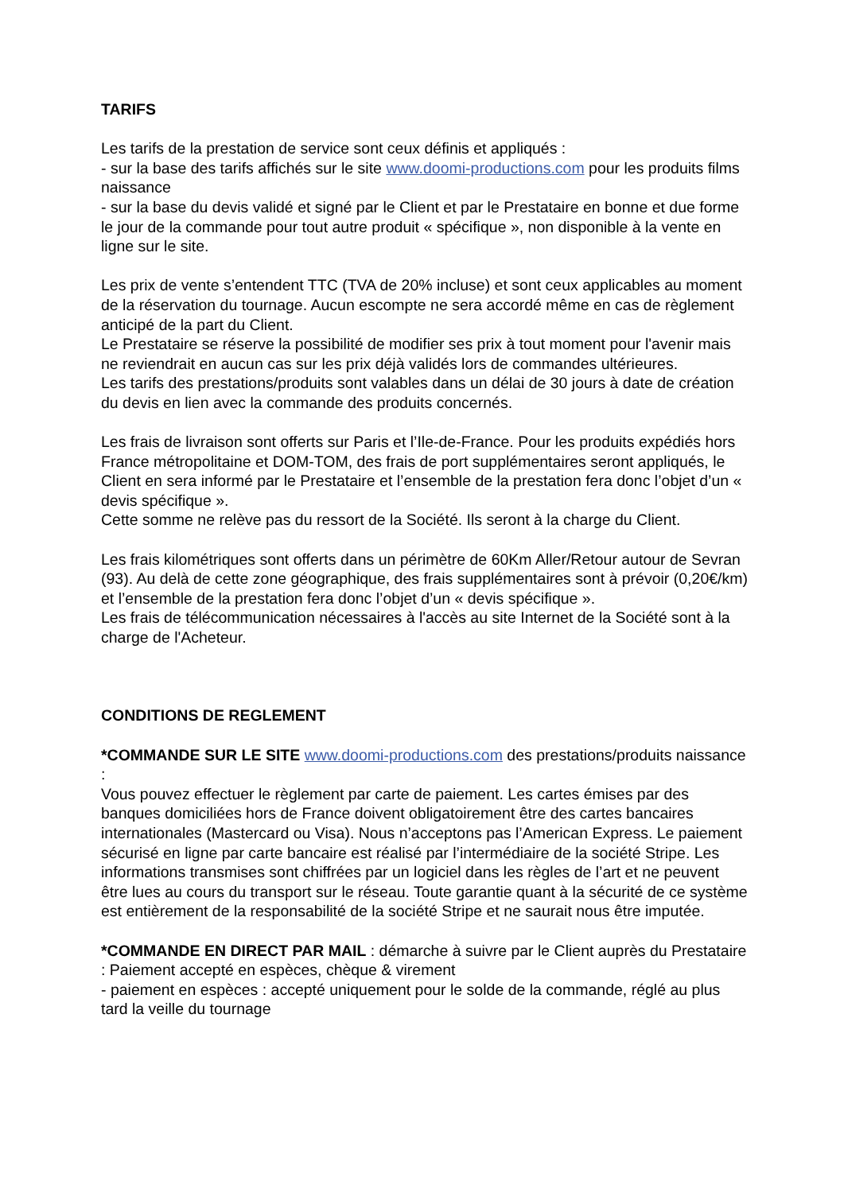TARIFS
Les tarifs de la prestation de service sont ceux définis et appliqués :
- sur la base des tarifs affichés sur le site www.doomi-productions.com pour les produits films naissance
- sur la base du devis validé et signé par le Client et par le Prestataire en bonne et due forme le jour de la commande pour tout autre produit « spécifique », non disponible à la vente en ligne sur le site.
Les prix de vente s’entendent TTC (TVA de 20% incluse) et sont ceux applicables au moment de la réservation du tournage. Aucun escompte ne sera accordé même en cas de règlement anticipé de la part du Client.
Le Prestataire se réserve la possibilité de modifier ses prix à tout moment pour l'avenir mais ne reviendrait en aucun cas sur les prix déjà validés lors de commandes ultérieures.
Les tarifs des prestations/produits sont valables dans un délai de 30 jours à date de création du devis en lien avec la commande des produits concernés.
Les frais de livraison sont offerts sur Paris et l’Ile-de-France. Pour les produits expédiés hors France métropolitaine et DOM-TOM, des frais de port supplémentaires seront appliqués, le Client en sera informé par le Prestataire et l’ensemble de la prestation fera donc l’objet d’un « devis spécifique ».
Cette somme ne relève pas du ressort de la Société. Ils seront à la charge du Client.
Les frais kilométriques sont offerts dans un périmètre de 60Km Aller/Retour autour de Sevran (93). Au delà de cette zone géographique, des frais supplémentaires sont à prévoir (0,20€/km) et l’ensemble de la prestation fera donc l’objet d’un « devis spécifique ».
Les frais de télécommunication nécessaires à l'accès au site Internet de la Société sont à la charge de l'Acheteur.
CONDITIONS DE REGLEMENT
*COMMANDE SUR LE SITE www.doomi-productions.com des prestations/produits naissance :
Vous pouvez effectuer le règlement par carte de paiement. Les cartes émises par des banques domiciliées hors de France doivent obligatoirement être des cartes bancaires internationales (Mastercard ou Visa). Nous n’acceptons pas l’American Express. Le paiement sécurisé en ligne par carte bancaire est réalisé par l’intermédiaire de la société Stripe. Les informations transmises sont chiffrées par un logiciel dans les règles de l’art et ne peuvent être lues au cours du transport sur le réseau. Toute garantie quant à la sécurité de ce système est entièrement de la responsabilité de la société Stripe et ne saurait nous être imputée.
*COMMANDE EN DIRECT PAR MAIL : démarche à suivre par le Client auprès du Prestataire : Paiement accepté en espèces, chèque & virement
- paiement en espèces : accepté uniquement pour le solde de la commande, réglé au plus tard la veille du tournage